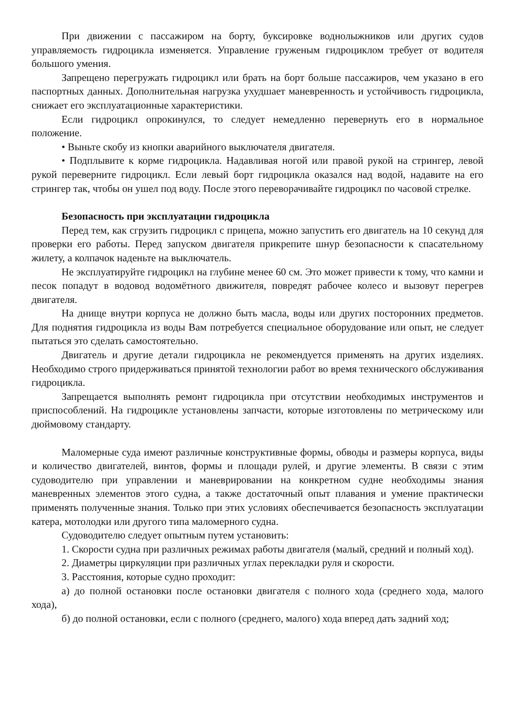При движении с пассажиром на борту, буксировке воднолыжников или других судов управляемость гидроцикла изменяется. Управление груженым гидроциклом требует от водителя большого умения.
Запрещено перегружать гидроцикл или брать на борт больше пассажиров, чем указано в его паспортных данных. Дополнительная нагрузка ухудшает маневренность и устойчивость гидроцикла, снижает его эксплуатационные характеристики.
Если гидроцикл опрокинулся, то следует немедленно перевернуть его в нормальное положение.
• Выньте скобу из кнопки аварийного выключателя двигателя.
• Подплывите к корме гидроцикла. Надавливая ногой или правой рукой на стрингер, левой рукой переверните гидроцикл. Если левый борт гидроцикла оказался над водой, надавите на его стрингер так, чтобы он ушел под воду. После этого переворачивайте гидроцикл по часовой стрелке.
Безопасность при эксплуатации гидроцикла
Перед тем, как сгрузить гидроцикл с прицепа, можно запустить его двигатель на 10 секунд для проверки его работы. Перед запуском двигателя прикрепите шнур безопасности к спасательному жилету, а колпачок наденьте на выключатель.
Не эксплуатируйте гидроцикл на глубине менее 60 см. Это может привести к тому, что камни и песок попадут в водовод водомётного движителя, повредят рабочее колесо и вызовут перегрев двигателя.
На днище внутри корпуса не должно быть масла, воды или других посторонних предметов. Для поднятия гидроцикла из воды Вам потребуется специальное оборудование или опыт, не следует пытаться это сделать самостоятельно.
Двигатель и другие детали гидроцикла не рекомендуется применять на других изделиях. Необходимо строго придерживаться принятой технологии работ во время технического обслуживания гидроцикла.
Запрещается выполнять ремонт гидроцикла при отсутствии необходимых инструментов и приспособлений. На гидроцикле установлены запчасти, которые изготовлены по метрическому или дюймовому стандарту.
Маломерные суда имеют различные конструктивные формы, обводы и размеры корпуса, виды и количество двигателей, винтов, формы и площади рулей, и другие элементы. В связи с этим судоводителю при управлении и маневрировании на конкретном судне необходимы знания маневренных элементов этого судна, а также достаточный опыт плавания и умение практически применять полученные знания. Только при этих условиях обеспечивается безопасность эксплуатации катера, мотолодки или другого типа маломерного судна.
Судоводителю следует опытным путем установить:
1. Скорости судна при различных режимах работы двигателя (малый, средний и полный ход).
2. Диаметры циркуляции при различных углах перекладки руля и скорости.
3. Расстояния, которые судно проходит:
а) до полной остановки после остановки двигателя с полного хода (среднего хода, малого хода),
б) до полной остановки, если с полного (среднего, малого) хода вперед дать задний ход;